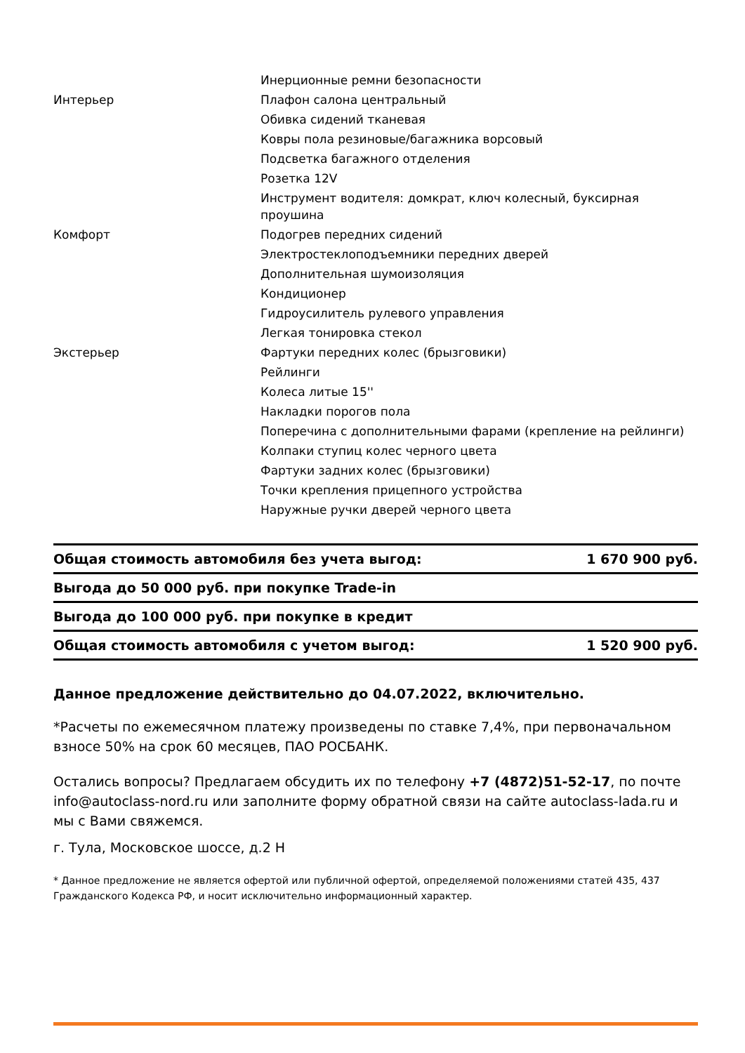| | Инерционные ремни безопасности |
| Интерьер | Плафон салона центральный |
| | Обивка сидений тканевая |
| | Ковры пола резиновые/багажника ворсовый |
| | Подсветка багажного отделения |
| | Розетка 12V |
| | Инструмент водителя: домкрат, ключ колесный, буксирная проушина |
| Комфорт | Подогрев передних сидений |
| | Электростеклоподъемники передних дверей |
| | Дополнительная шумоизоляция |
| | Кондиционер |
| | Гидроусилитель рулевого управления |
| | Легкая тонировка стекол |
| Экстерьер | Фартуки передних колес (брызговики) |
| | Рейлинги |
| | Колеса литые 15'' |
| | Накладки порогов пола |
| | Поперечина с дополнительными фарами (крепление на рейлинги) |
| | Колпаки ступиц колес черного цвета |
| | Фартуки задних колес (брызговики) |
| | Точки крепления прицепного устройства |
| | Наружные ручки дверей черного цвета |
| Общая стоимость автомобиля без учета выгод: | 1 670 900 руб. |
| Выгода до 50 000 руб. при покупке Trade-in | |
| Выгода до 100 000 руб. при покупке в кредит | |
| Общая стоимость автомобиля с учетом выгод: | 1 520 900 руб. |
Данное предложение действительно до 04.07.2022, включительно.
*Расчеты по ежемесячном платежу произведены по ставке 7,4%, при первоначальном взносе 50% на срок 60 месяцев, ПАО РОСБАНК.
Остались вопросы? Предлагаем обсудить их по телефону +7 (4872)51-52-17, по почте info@autoclass-nord.ru или заполните форму обратной связи на сайте autoclass-lada.ru и мы с Вами свяжемся.
г. Тула, Московское шоссе, д.2 Н
* Данное предложение не является офертой или публичной офертой, определяемой положениями статей 435, 437 Гражданского Кодекса РФ, и носит исключительно информационный характер.